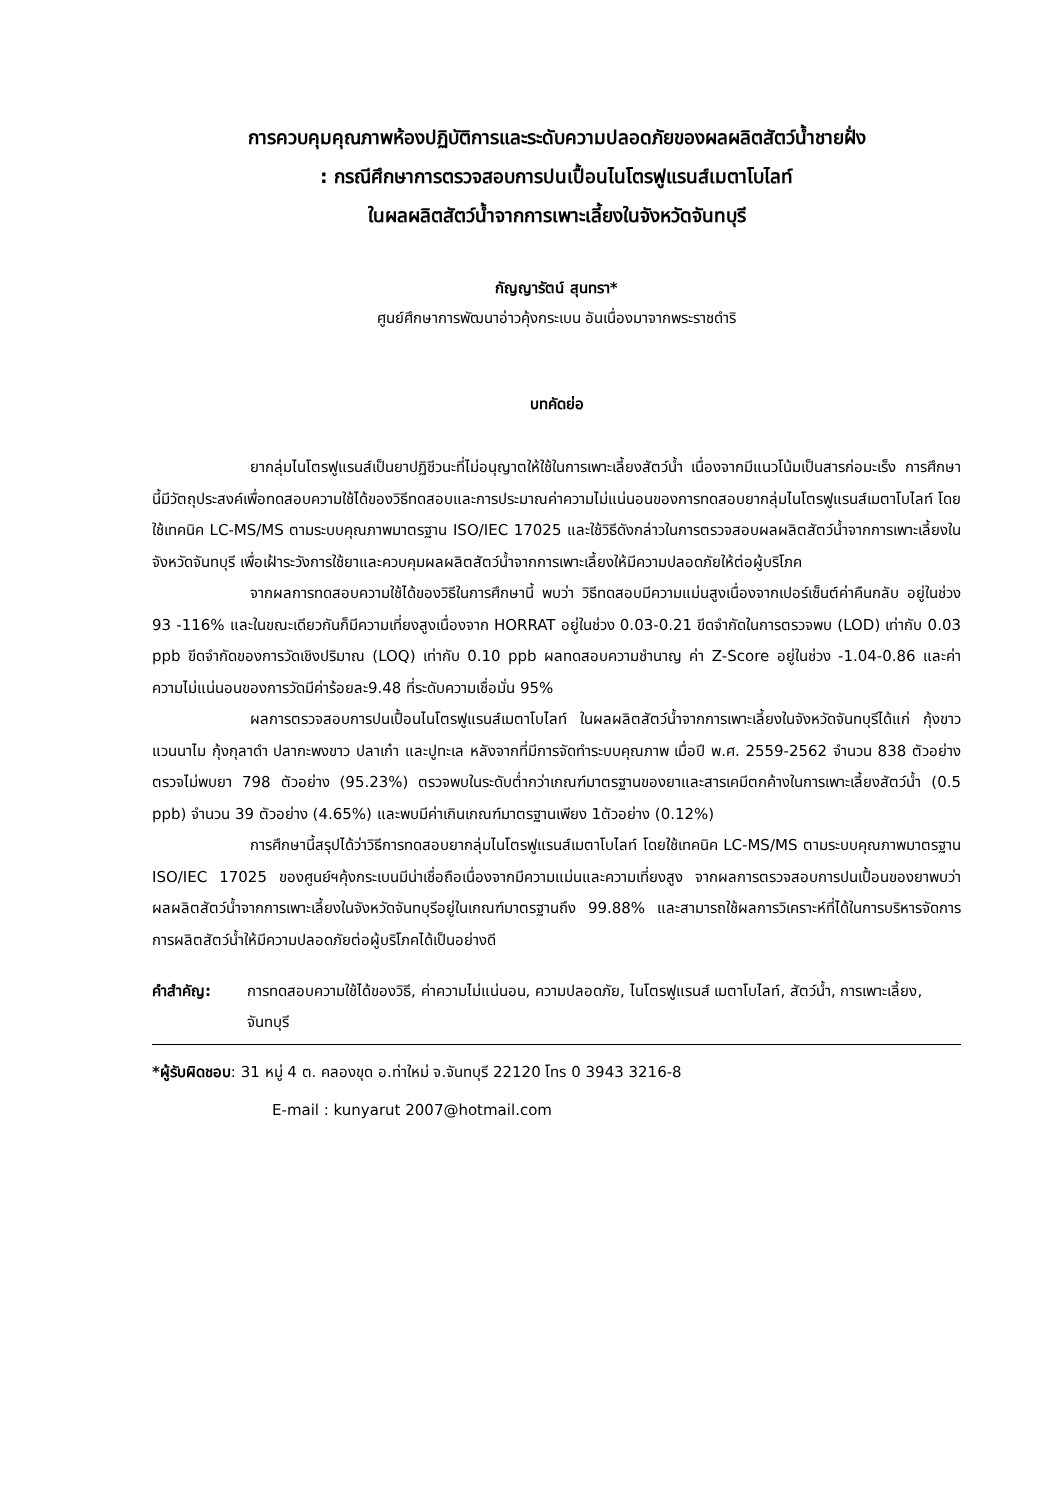การควบคุมคุณภาพห้องปฏิบัติการและระดับความปลอดภัยของผลผลิตสัตว์น้ำชายฝั่ง
: กรณีศึกษาการตรวจสอบการปนเปื้อนไนโตรฟูแรนส์เมตาโบไลท์
ในผลผลิตสัตว์น้ำจากการเพาะเลี้ยงในจังหวัดจันทบุรี
กัญญารัตน์ สุนทรา*
ศูนย์ศึกษาการพัฒนาอ่าวคุ้งกระเบน อันเนื่องมาจากพระราชดำริ
บทคัดย่อ
ยากลุ่มไนโตรฟูแรนส์เป็นยาปฏิชีวนะที่ไม่อนุญาตให้ใช้ในการเพาะเลี้ยงสัตว์น้ำ เนื่องจากมีแนวโน้มเป็นสารก่อมะเร็ง การศึกษานี้มีวัตถุประสงค์เพื่อทดสอบความใช้ได้ของวิธีทดสอบและการประมาณค่าความไม่แน่นอนของการทดสอบยากลุ่มไนโตรฟูแรนส์เมตาโบไลท์ โดยใช้เทคนิค LC-MS/MS ตามระบบคุณภาพมาตรฐาน ISO/IEC 17025 และใช้วิธีดังกล่าวในการตรวจสอบผลผลิตสัตว์น้ำจากการเพาะเลี้ยงในจังหวัดจันทบุรี เพื่อเฝ้าระวังการใช้ยาและควบคุมผลผลิตสัตว์น้ำจากการเพาะเลี้ยงให้มีความปลอดภัยให้ต่อผู้บริโภค
จากผลการทดสอบความใช้ได้ของวิธีในการศึกษานี้ พบว่า วิธีทดสอบมีความแม่นสูงเนื่องจากเปอร์เซ็นต์ค่าคืนกลับ อยู่ในช่วง 93 -116% และในขณะเดียวกันก็มีความเที่ยงสูงเนื่องจาก HORRAT อยู่ในช่วง 0.03-0.21 ขีดจำกัดในการตรวจพบ (LOD) เท่ากับ 0.03 ppb ขีดจำกัดของการวัดเชิงปริมาณ (LOQ) เท่ากับ 0.10 ppb ผลทดสอบความชำนาญ ค่า Z-Score อยู่ในช่วง -1.04-0.86 และค่าความไม่แน่นอนของการวัดมีค่าร้อยละ9.48 ที่ระดับความเชื่อมั่น 95%
ผลการตรวจสอบการปนเปื้อนไนโตรฟูแรนส์เมตาโบไลท์ ในผลผลิตสัตว์น้ำจากการเพาะเลี้ยงในจังหวัดจันทบุรีได้แก่ กุ้งขาวแวนนาไม กุ้งกุลาดำ ปลากะพงขาว ปลาเก๋า และปูทะเล หลังจากที่มีการจัดทำระบบคุณภาพ เมื่อปี พ.ศ. 2559-2562 จำนวน 838 ตัวอย่าง ตรวจไม่พบยา 798 ตัวอย่าง (95.23%) ตรวจพบในระดับต่ำกว่าเกณฑ์มาตรฐานของยาและสารเคมีตกค้างในการเพาะเลี้ยงสัตว์น้ำ (0.5 ppb) จำนวน 39 ตัวอย่าง (4.65%) และพบมีค่าเกินเกณฑ์มาตรฐานเพียง 1ตัวอย่าง (0.12%)
การศึกษานี้สรุปได้ว่าวิธีการทดสอบยากลุ่มไนโตรฟูแรนส์เมตาโบไลท์ โดยใช้เทคนิค LC-MS/MS ตามระบบคุณภาพมาตรฐาน ISO/IEC 17025 ของศูนย์ฯคุ้งกระเบนมีน่าเชื่อถือเนื่องจากมีความแม่นและความเที่ยงสูง จากผลการตรวจสอบการปนเปื้อนของยาพบว่า ผลผลิตสัตว์น้ำจากการเพาะเลี้ยงในจังหวัดจันทบุรีอยู่ในเกณฑ์มาตรฐานถึง 99.88% และสามารถใช้ผลการวิเคราะห์ที่ได้ในการบริหารจัดการการผลิตสัตว์น้ำให้มีความปลอดภัยต่อผู้บริโภคได้เป็นอย่างดี
คำสำคัญ: การทดสอบความใช้ได้ของวิธี, ค่าความไม่แน่นอน, ความปลอดภัย, ไนโตรฟูแรนส์ เมตาโบไลท์, สัตว์น้ำ, การเพาะเลี้ยง, จันทบุรี
*ผู้รับผิดชอบ: 31 หมู่ 4 ต. คลองขุด อ.ท่าใหม่ จ.จันทบุรี 22120 โทร 0 3943 3216-8
E-mail : kunyarut 2007@hotmail.com